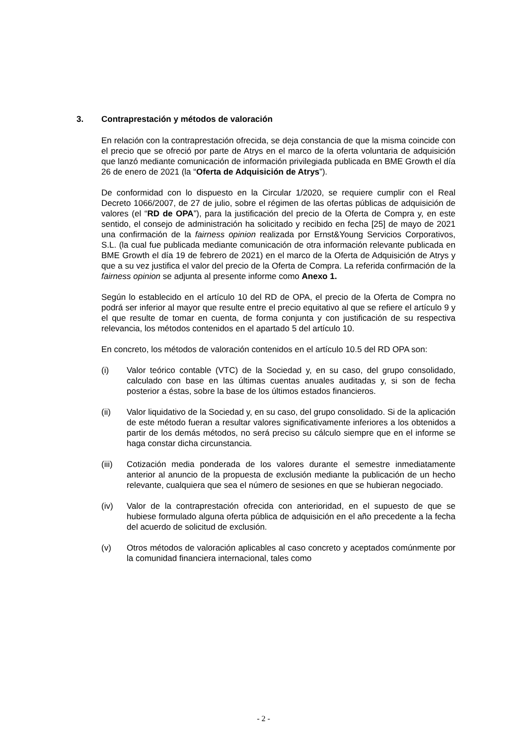3. Contraprestación y métodos de valoración
En relación con la contraprestación ofrecida, se deja constancia de que la misma coincide con el precio que se ofreció por parte de Atrys en el marco de la oferta voluntaria de adquisición que lanzó mediante comunicación de información privilegiada publicada en BME Growth el día 26 de enero de 2021 (la “Oferta de Adquisición de Atrys”).
De conformidad con lo dispuesto en la Circular 1/2020, se requiere cumplir con el Real Decreto 1066/2007, de 27 de julio, sobre el régimen de las ofertas públicas de adquisición de valores (el “RD de OPA”), para la justificación del precio de la Oferta de Compra y, en este sentido, el consejo de administración ha solicitado y recibido en fecha [25] de mayo de 2021 una confirmación de la fairness opinion realizada por Ernst&Young Servicios Corporativos, S.L. (la cual fue publicada mediante comunicación de otra información relevante publicada en BME Growth el día 19 de febrero de 2021) en el marco de la Oferta de Adquisición de Atrys y que a su vez justifica el valor del precio de la Oferta de Compra. La referida confirmación de la fairness opinion se adjunta al presente informe como Anexo 1.
Según lo establecido en el artículo 10 del RD de OPA, el precio de la Oferta de Compra no podrá ser inferior al mayor que resulte entre el precio equitativo al que se refiere el artículo 9 y el que resulte de tomar en cuenta, de forma conjunta y con justificación de su respectiva relevancia, los métodos contenidos en el apartado 5 del artículo 10.
En concreto, los métodos de valoración contenidos en el artículo 10.5 del RD OPA son:
(i) Valor teórico contable (VTC) de la Sociedad y, en su caso, del grupo consolidado, calculado con base en las últimas cuentas anuales auditadas y, si son de fecha posterior a éstas, sobre la base de los últimos estados financieros.
(ii) Valor liquidativo de la Sociedad y, en su caso, del grupo consolidado. Si de la aplicación de este método fueran a resultar valores significativamente inferiores a los obtenidos a partir de los demás métodos, no será preciso su cálculo siempre que en el informe se haga constar dicha circunstancia.
(iii) Cotización media ponderada de los valores durante el semestre inmediatamente anterior al anuncio de la propuesta de exclusión mediante la publicación de un hecho relevante, cualquiera que sea el número de sesiones en que se hubieran negociado.
(iv) Valor de la contraprestación ofrecida con anterioridad, en el supuesto de que se hubiese formulado alguna oferta pública de adquisición en el año precedente a la fecha del acuerdo de solicitud de exclusión.
(v) Otros métodos de valoración aplicables al caso concreto y aceptados comúnmente por la comunidad financiera internacional, tales como
- 2 -